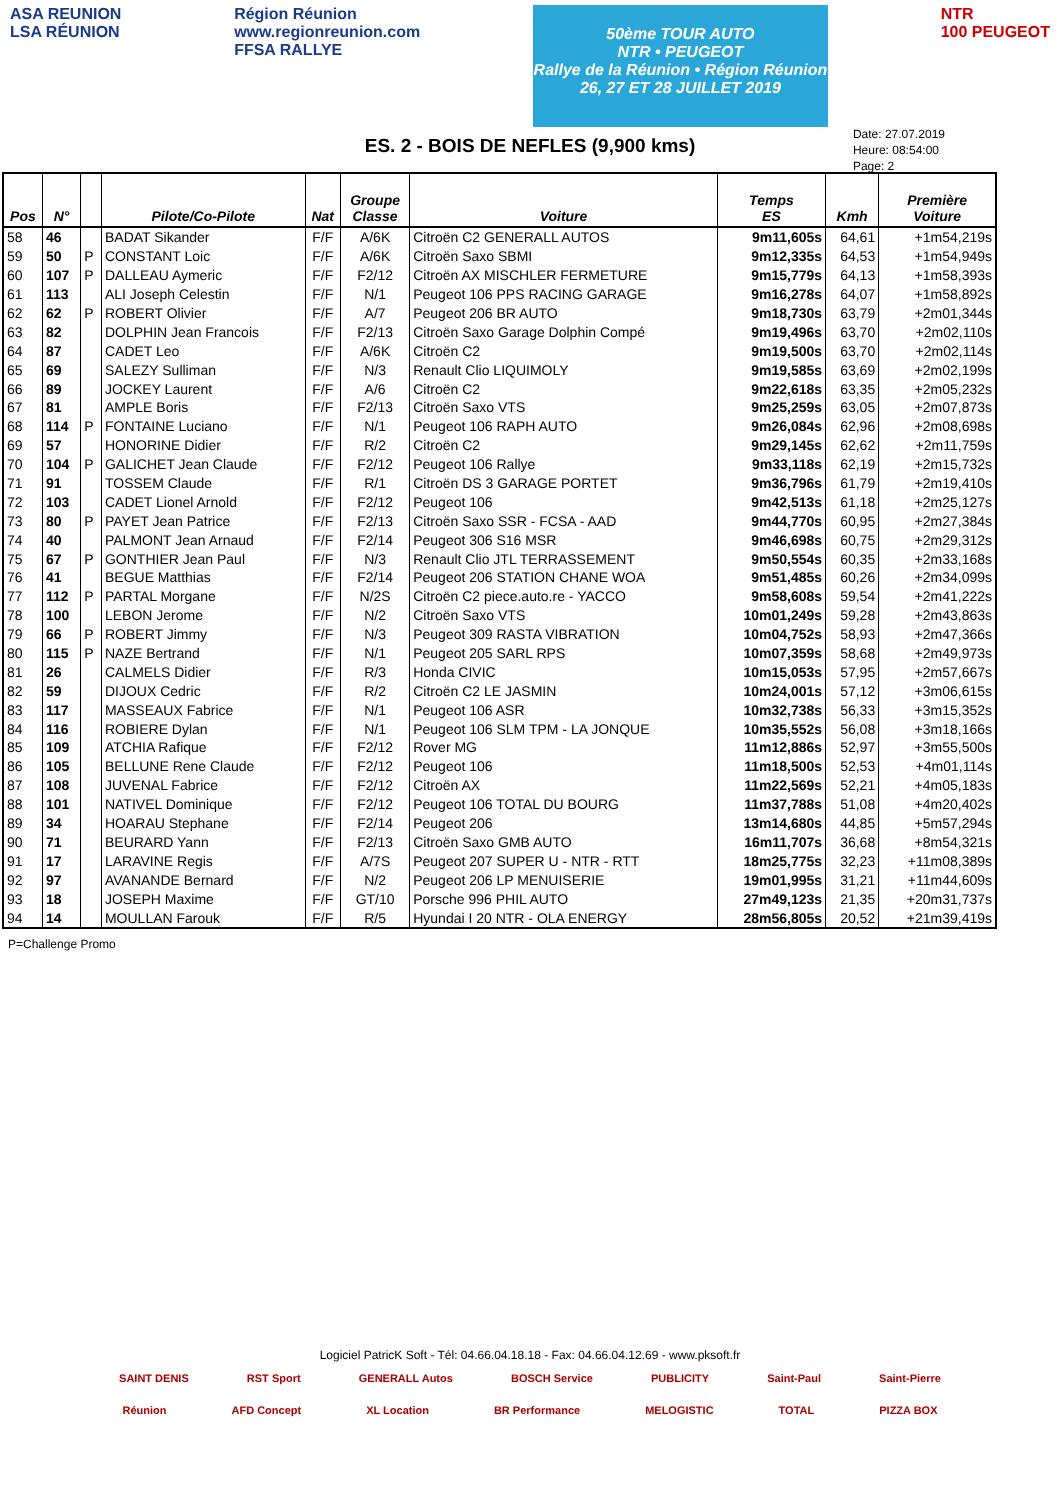ASA REUNION
LSA RÉUNION
Région Réunion
www.regionreunion.com
FFSA RALLYE
50ème TOUR AUTO
NTR • PEUGEOT
Rallye de la Réunion • Région Réunion
26, 27 ET 28 JUILLET 2019
NTR
100 PEUGEOT
Date: 27.07.2019
Heure: 08:54:00
Page: 2
ES. 2 - BOIS DE NEFLES (9,900 kms)
| Pos | N° | | Pilote/Co-Pilote | Nat | Groupe Classe | Voiture | Temps ES | Kmh | Première Voiture |
| --- | --- | --- | --- | --- | --- | --- | --- | --- | --- |
| 58 | 46 | | BADAT Sikander | F/F | A/6K | Citroën C2 GENERALL AUTOS | 9m11,605s | 64,61 | +1m54,219s |
| 59 | 50 | P | CONSTANT Loic | F/F | A/6K | Citroën Saxo SBMI | 9m12,335s | 64,53 | +1m54,949s |
| 60 | 107 | P | DALLEAU Aymeric | F/F | F2/12 | Citroën AX MISCHLER FERMETURE | 9m15,779s | 64,13 | +1m58,393s |
| 61 | 113 | | ALI Joseph Celestin | F/F | N/1 | Peugeot 106 PPS RACING GARAGE | 9m16,278s | 64,07 | +1m58,892s |
| 62 | 62 | P | ROBERT Olivier | F/F | A/7 | Peugeot 206 BR AUTO | 9m18,730s | 63,79 | +2m01,344s |
| 63 | 82 | | DOLPHIN Jean Francois | F/F | F2/13 | Citroën Saxo Garage Dolphin Compé | 9m19,496s | 63,70 | +2m02,110s |
| 64 | 87 | | CADET Leo | F/F | A/6K | Citroën C2 | 9m19,500s | 63,70 | +2m02,114s |
| 65 | 69 | | SALEZY Sulliman | F/F | N/3 | Renault Clio LIQUIMOLY | 9m19,585s | 63,69 | +2m02,199s |
| 66 | 89 | | JOCKEY Laurent | F/F | A/6 | Citroën C2 | 9m22,618s | 63,35 | +2m05,232s |
| 67 | 81 | | AMPLE Boris | F/F | F2/13 | Citroën Saxo VTS | 9m25,259s | 63,05 | +2m07,873s |
| 68 | 114 | P | FONTAINE Luciano | F/F | N/1 | Peugeot 106 RAPH AUTO | 9m26,084s | 62,96 | +2m08,698s |
| 69 | 57 | | HONORINE Didier | F/F | R/2 | Citroën C2 | 9m29,145s | 62,62 | +2m11,759s |
| 70 | 104 | P | GALICHET Jean Claude | F/F | F2/12 | Peugeot 106 Rallye | 9m33,118s | 62,19 | +2m15,732s |
| 71 | 91 | | TOSSEM Claude | F/F | R/1 | Citroën DS 3 GARAGE PORTET | 9m36,796s | 61,79 | +2m19,410s |
| 72 | 103 | | CADET Lionel Arnold | F/F | F2/12 | Peugeot 106 | 9m42,513s | 61,18 | +2m25,127s |
| 73 | 80 | P | PAYET Jean Patrice | F/F | F2/13 | Citroën Saxo SSR - FCSA - AAD | 9m44,770s | 60,95 | +2m27,384s |
| 74 | 40 | | PALMONT Jean Arnaud | F/F | F2/14 | Peugeot 306 S16 MSR | 9m46,698s | 60,75 | +2m29,312s |
| 75 | 67 | P | GONTHIER Jean Paul | F/F | N/3 | Renault Clio JTL TERRASSEMENT | 9m50,554s | 60,35 | +2m33,168s |
| 76 | 41 | | BEGUE Matthias | F/F | F2/14 | Peugeot 206 STATION CHANE WOA | 9m51,485s | 60,26 | +2m34,099s |
| 77 | 112 | P | PARTAL Morgane | F/F | N/2S | Citroën C2 piece.auto.re - YACCO | 9m58,608s | 59,54 | +2m41,222s |
| 78 | 100 | | LEBON Jerome | F/F | N/2 | Citroën Saxo VTS | 10m01,249s | 59,28 | +2m43,863s |
| 79 | 66 | P | ROBERT Jimmy | F/F | N/3 | Peugeot 309 RASTA VIBRATION | 10m04,752s | 58,93 | +2m47,366s |
| 80 | 115 | P | NAZE Bertrand | F/F | N/1 | Peugeot 205 SARL RPS | 10m07,359s | 58,68 | +2m49,973s |
| 81 | 26 | | CALMELS Didier | F/F | R/3 | Honda CIVIC | 10m15,053s | 57,95 | +2m57,667s |
| 82 | 59 | | DIJOUX Cedric | F/F | R/2 | Citroën C2 LE JASMIN | 10m24,001s | 57,12 | +3m06,615s |
| 83 | 117 | | MASSEAUX Fabrice | F/F | N/1 | Peugeot 106 ASR | 10m32,738s | 56,33 | +3m15,352s |
| 84 | 116 | | ROBIERE Dylan | F/F | N/1 | Peugeot 106 SLM TPM - LA JONQUE | 10m35,552s | 56,08 | +3m18,166s |
| 85 | 109 | | ATCHIA Rafique | F/F | F2/12 | Rover MG | 11m12,886s | 52,97 | +3m55,500s |
| 86 | 105 | | BELLUNE Rene Claude | F/F | F2/12 | Peugeot 106 | 11m18,500s | 52,53 | +4m01,114s |
| 87 | 108 | | JUVENAL Fabrice | F/F | F2/12 | Citroën AX | 11m22,569s | 52,21 | +4m05,183s |
| 88 | 101 | | NATIVEL Dominique | F/F | F2/12 | Peugeot 106 TOTAL DU BOURG | 11m37,788s | 51,08 | +4m20,402s |
| 89 | 34 | | HOARAU Stephane | F/F | F2/14 | Peugeot 206 | 13m14,680s | 44,85 | +5m57,294s |
| 90 | 71 | | BEURARD Yann | F/F | F2/13 | Citroën Saxo GMB AUTO | 16m11,707s | 36,68 | +8m54,321s |
| 91 | 17 | | LARAVINE Regis | F/F | A/7S | Peugeot 207 SUPER U - NTR - RTT | 18m25,775s | 32,23 | +11m08,389s |
| 92 | 97 | | AVANANDE Bernard | F/F | N/2 | Peugeot 206 LP MENUISERIE | 19m01,995s | 31,21 | +11m44,609s |
| 93 | 18 | | JOSEPH Maxime | F/F | GT/10 | Porsche 996 PHIL AUTO | 27m49,123s | 21,35 | +20m31,737s |
| 94 | 14 | | MOULLAN Farouk | F/F | R/5 | Hyundai I 20 NTR - OLA ENERGY | 28m56,805s | 20,52 | +21m39,419s |
P=Challenge Promo
Logiciel PatricK Soft - Tél: 04.66.04.18.18 - Fax: 04.66.04.12.69 - www.pksoft.fr
SAINT DENIS RST Sport GENERALL Autos BOSCH Service PUBLICITY Saint-Paul Saint-Pierre
Réunion AFD Concept XL Location BR Performance MELOGISTIC TOTAL PIZZA BOX